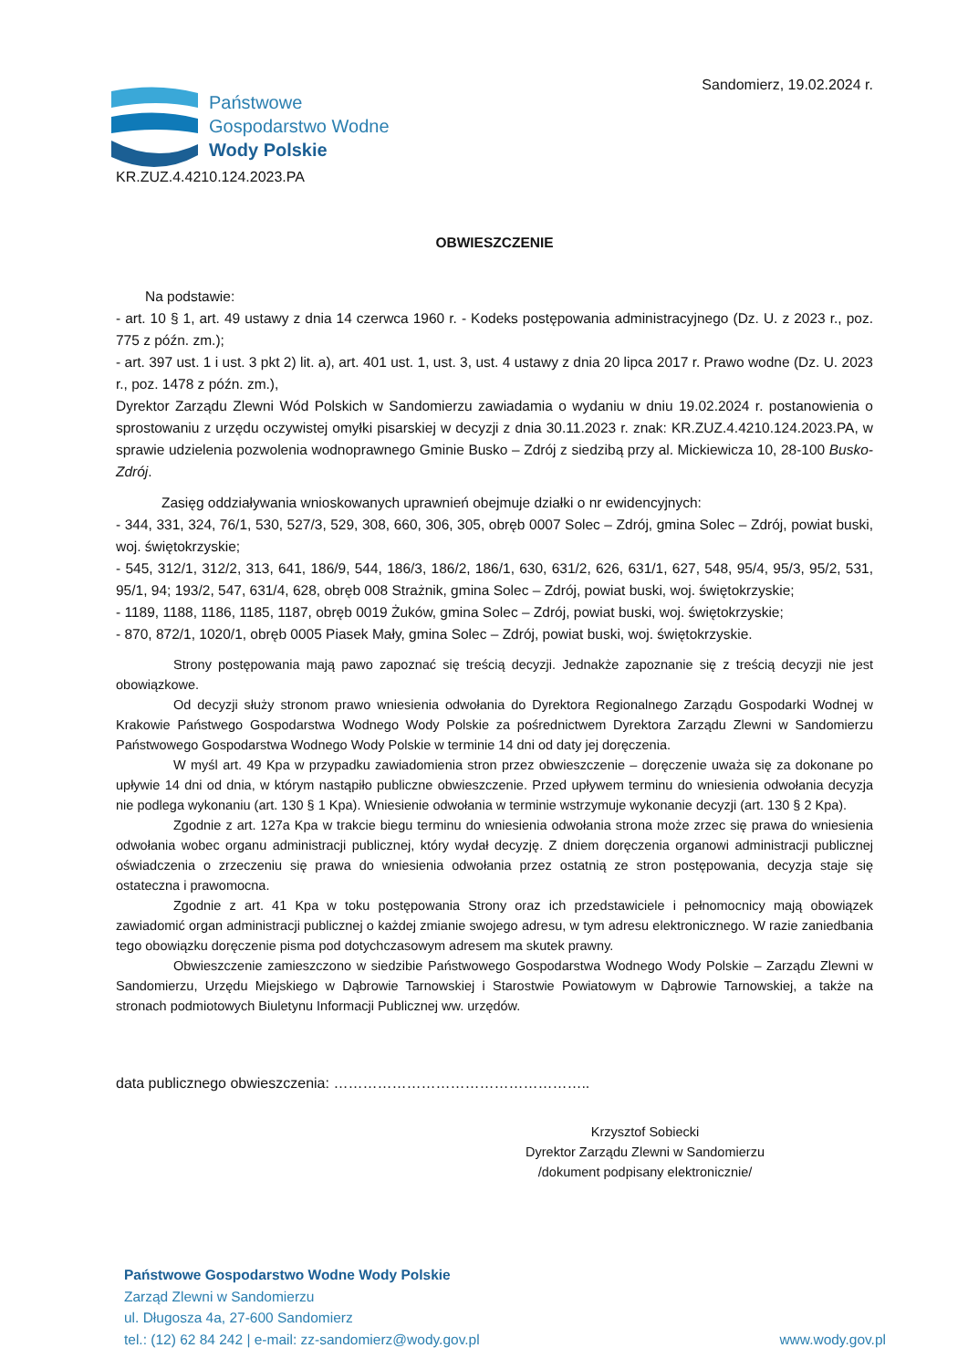Sandomierz, 19.02.2024 r.
Państwowe
Gospodarstwo Wodne
Wody Polskie
KR.ZUZ.4.4210.124.2023.PA
OBWIESZCZENIE
Na podstawie:
- art. 10 § 1, art. 49 ustawy z dnia 14 czerwca 1960 r. - Kodeks postępowania administracyjnego (Dz. U. z 2023 r., poz. 775 z późn. zm.);
- art. 397 ust. 1 i ust. 3 pkt 2) lit. a), art. 401 ust. 1, ust. 3, ust. 4 ustawy z dnia 20 lipca 2017 r. Prawo wodne (Dz. U. 2023 r., poz. 1478 z późn. zm.),
Dyrektor Zarządu Zlewni Wód Polskich w Sandomierzu zawiadamia o wydaniu w dniu 19.02.2024 r. postanowienia o sprostowaniu z urzędu oczywistej omyłki pisarskiej w decyzji z dnia 30.11.2023 r. znak: KR.ZUZ.4.4210.124.2023.PA, w sprawie udzielenia pozwolenia wodnoprawnego Gminie Busko – Zdrój z siedzibą przy al. Mickiewicza 10, 28-100 Busko-Zdrój.
Zasięg oddziaływania wnioskowanych uprawnień obejmuje działki o nr ewidencyjnych:
- 344, 331, 324, 76/1, 530, 527/3, 529, 308, 660, 306, 305, obręb 0007 Solec – Zdrój, gmina Solec – Zdrój, powiat buski, woj. świętokrzyskie;
- 545, 312/1, 312/2, 313, 641, 186/9, 544, 186/3, 186/2, 186/1, 630, 631/2, 626, 631/1, 627, 548, 95/4, 95/3, 95/2, 531, 95/1, 94; 193/2, 547, 631/4, 628, obręb 008 Strażnik, gmina Solec – Zdrój, powiat buski, woj. świętokrzyskie;
- 1189, 1188, 1186, 1185, 1187, obręb 0019 Żuków, gmina Solec – Zdrój, powiat buski, woj. świętokrzyskie;
- 870, 872/1, 1020/1, obręb 0005 Piasek Mały, gmina Solec – Zdrój, powiat buski, woj. świętokrzyskie.
Strony postępowania mają pawo zapoznać się treścią decyzji. Jednakże zapoznanie się z treścią decyzji nie jest obowiązkowe.
Od decyzji służy stronom prawo wniesienia odwołania do Dyrektora Regionalnego Zarządu Gospodarki Wodnej w Krakowie Państwego Gospodarstwa Wodnego Wody Polskie za pośrednictwem Dyrektora Zarządu Zlewni w Sandomierzu Państwowego Gospodarstwa Wodnego Wody Polskie w terminie 14 dni od daty jej doręczenia.
W myśl art. 49 Kpa w przypadku zawiadomienia stron przez obwieszczenie – doręczenie uważa się za dokonane po upływie 14 dni od dnia, w którym nastąpiło publiczne obwieszczenie. Przed upływem terminu do wniesienia odwołania decyzja nie podlega wykonaniu (art. 130 § 1 Kpa). Wniesienie odwołania w terminie wstrzymuje wykonanie decyzji (art. 130 § 2 Kpa).
Zgodnie z art. 127a Kpa w trakcie biegu terminu do wniesienia odwołania strona może zrzec się prawa do wniesienia odwołania wobec organu administracji publicznej, który wydał decyzję. Z dniem doręczenia organowi administracji publicznej oświadczenia o zrzeczeniu się prawa do wniesienia odwołania przez ostatnią ze stron postępowania, decyzja staje się ostateczna i prawomocna.
Zgodnie z art. 41 Kpa w toku postępowania Strony oraz ich przedstawiciele i pełnomocnicy mają obowiązek zawiadomić organ administracji publicznej o każdej zmianie swojego adresu, w tym adresu elektronicznego. W razie zaniedbania tego obowiązku doręczenie pisma pod dotychczasowym adresem ma skutek prawny.
Obwieszczenie zamieszczono w siedzibie Państwowego Gospodarstwa Wodnego Wody Polskie – Zarządu Zlewni w Sandomierzu, Urzędu Miejskiego w Dąbrowie Tarnowskiej i Starostwie Powiatowym w Dąbrowie Tarnowskiej, a także na stronach podmiotowych Biuletynu Informacji Publicznej ww. urzędów.
data publicznego obwieszczenia: ……………………………………………..
Krzysztof Sobiecki
Dyrektor Zarządu Zlewni w Sandomierzu
/dokument podpisany elektronicznie/
Państwowe Gospodarstwo Wodne Wody Polskie
Zarząd Zlewni w Sandomierzu
ul. Długosza 4a, 27-600 Sandomierz
tel.: (12) 62 84 242 | e-mail: zz-sandomierz@wody.gov.pl www.wody.gov.pl